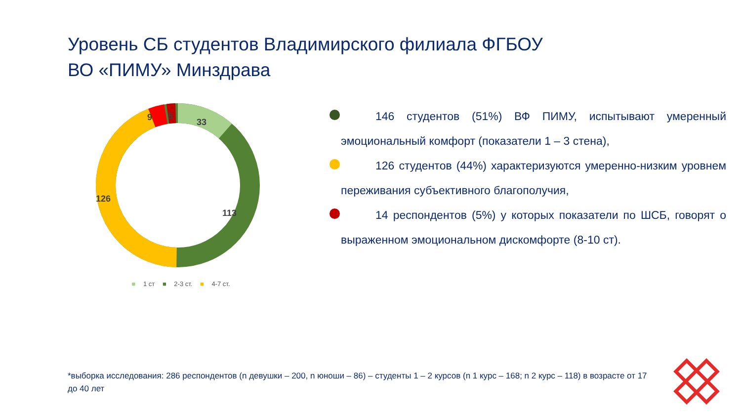Уровень СБ студентов Владимирского филиала ФГБОУ ВО «ПИМУ» Минздрава
33
113
126
9
5
■ 1 ст ■ 2-3 ст. ■ 4-7 ст.
146 студентов (51%) ВФ ПИМУ, испытывают умеренный эмоциональный комфорт (показатели 1 – 3 стена),
126 студентов (44%) характеризуются умеренно-низким уровнем переживания субъективного благополучия,
14 респондентов (5%) у которых показатели по ШСБ, говорят о выраженном эмоциональном дискомфорте (8-10 ст).
*выборка исследования: 286 респондентов (n девушки – 200, n юноши – 86) – студенты 1 – 2 курсов (n 1 курс – 168; n 2 курс – 118) в возрасте от 17 до 40 лет